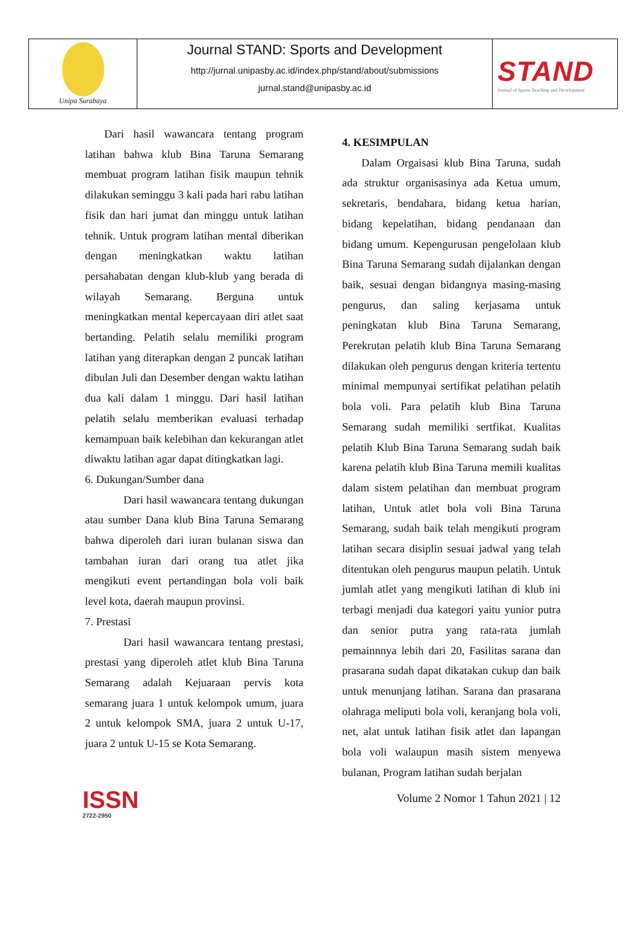Unipa Surabaya
Journal STAND: Sports and Development
http://jurnal.unipasby.ac.id/index.php/stand/about/submissions
jurnal.stand@unipasby.ac.id
STAND
Journal of Sports Teaching and Development
Dari hasil wawancara tentang program latihan bahwa klub Bina Taruna Semarang membuat program latihan fisik maupun tehnik dilakukan seminggu 3 kali pada hari rabu latihan fisik dan hari jumat dan minggu untuk latihan tehnik. Untuk program latihan mental diberikan dengan meningkatkan waktu latihan persahabatan dengan klub-klub yang berada di wilayah Semarang. Berguna untuk meningkatkan mental kepercayaan diri atlet saat bertanding. Pelatih selalu memiliki program latihan yang diterapkan dengan 2 puncak latihan dibulan Juli dan Desember dengan waktu latihan dua kali dalam 1 minggu. Dari hasil latihan pelatih selalu memberikan evaluasi terhadap kemampuan baik kelebihan dan kekurangan atlet diwaktu latihan agar dapat ditingkatkan lagi.
6. Dukungan/Sumber dana
Dari hasil wawancara tentang dukungan atau sumber Dana klub Bina Taruna Semarang bahwa diperoleh dari iuran bulanan siswa dan tambahan iuran dari orang tua atlet jika mengikuti event pertandingan bola voli baik level kota, daerah maupun provinsi.
7. Prestasi
Dari hasil wawancara tentang prestasi, prestasi yang diperoleh atlet klub Bina Taruna Semarang adalah Kejuaraan pervis kota semarang juara 1 untuk kelompok umum, juara 2 untuk kelompok SMA, juara 2 untuk U-17, juara 2 untuk U-15 se Kota Semarang.
4. KESIMPULAN
Dalam Orgaisasi klub Bina Taruna, sudah ada struktur organisasinya ada Ketua umum, sekretaris, bendahara, bidang ketua harian, bidang kepelatihan, bidang pendanaan dan bidang umum. Kepengurusan pengelolaan klub Bina Taruna Semarang sudah dijalankan dengan baik, sesuai dengan bidangnya masing-masing pengurus, dan saling kerjasama untuk peningkatan klub Bina Taruna Semarang, Perekrutan pelatih klub Bina Taruna Semarang dilakukan oleh pengurus dengan kriteria tertentu minimal mempunyai sertifikat pelatihan pelatih bola voli. Para pelatih klub Bina Taruna Semarang sudah memiliki sertfikat. Kualitas pelatih Klub Bina Taruna Semarang sudah baik karena pelatih klub Bina Taruna memili kualitas dalam sistem pelatihan dan membuat program latihan, Untuk atlet bola voli Bina Taruna Semarang, sudah baik telah mengikuti program latihan secara disiplin sesuai jadwal yang telah ditentukan oleh pengurus maupun pelatih. Untuk jumlah atlet yang mengikuti latihan di klub ini terbagi menjadi dua kategori yaitu yunior putra dan senior putra yang rata-rata jumlah pemainnnya lebih dari 20, Fasilitas sarana dan prasarana sudah dapat dikatakan cukup dan baik untuk menunjang latihan. Sarana dan prasarana olahraga meliputi bola voli, keranjang bola voli, net, alat untuk latihan fisik atlet dan lapangan bola voli walaupun masih sistem menyewa bulanan, Program latihan sudah berjalan
ISSN
2722-2950
Volume 2 Nomor 1 Tahun 2021 | 12